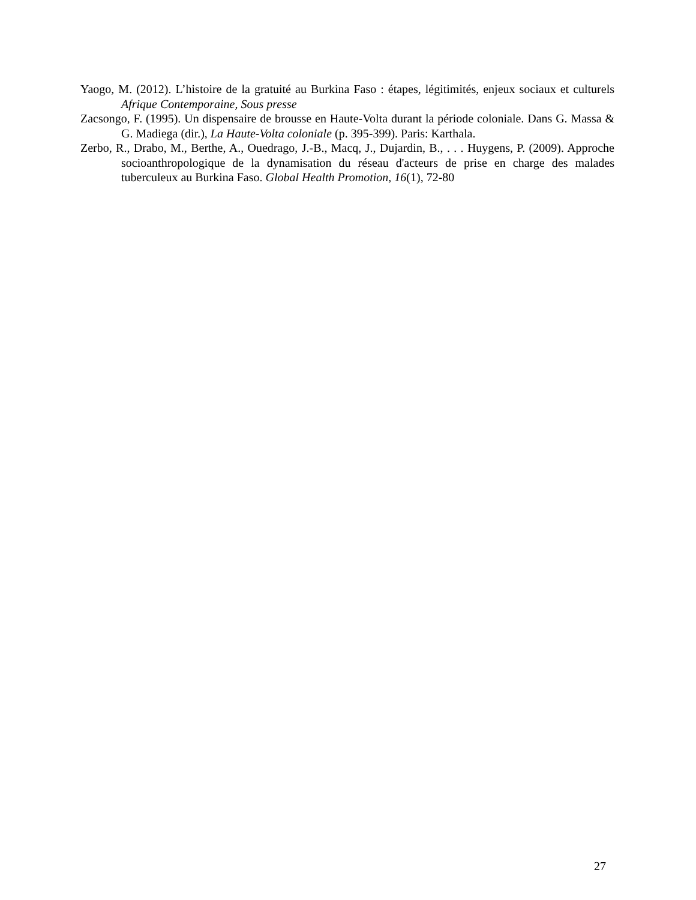Yaogo, M. (2012). L’histoire de la gratuité au Burkina Faso : étapes, légitimités, enjeux sociaux et culturels Afrique Contemporaine, Sous presse
Zacsongo, F. (1995). Un dispensaire de brousse en Haute-Volta durant la période coloniale. Dans G. Massa & G. Madiega (dir.), La Haute-Volta coloniale (p. 395-399). Paris: Karthala.
Zerbo, R., Drabo, M., Berthe, A., Ouedrago, J.-B., Macq, J., Dujardin, B., . . . Huygens, P. (2009). Approche socioanthropologique de la dynamisation du réseau d'acteurs de prise en charge des malades tuberculeux au Burkina Faso. Global Health Promotion, 16(1), 72-80
27